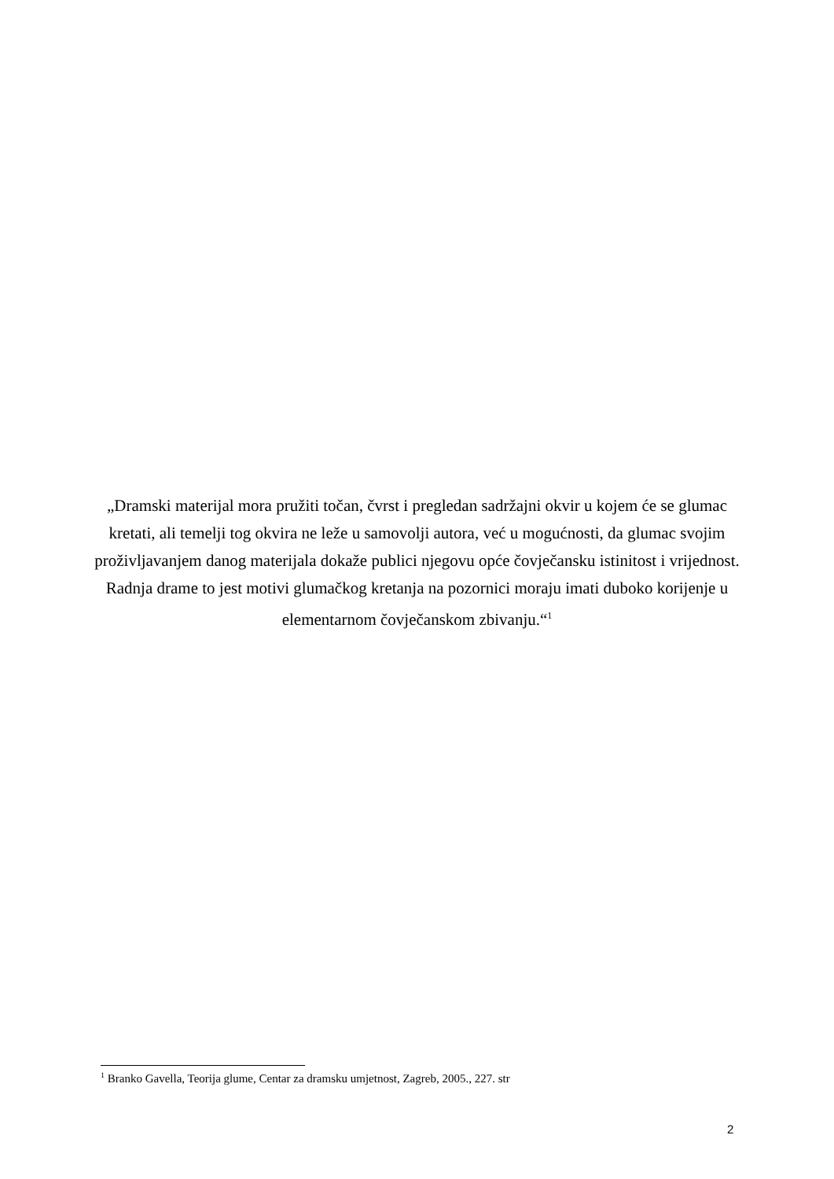„Dramski materijal mora pružiti točan, čvrst i pregledan sadržajni okvir u kojem će se glumac kretati, ali temelji tog okvira ne leže u samovolji autora, već u mogućnosti, da glumac svojim proživljavanjem danog materijala dokaže publici njegovu opće čovječansku istinitost i vrijednost. Radnja drame to jest motivi glumačkog kretanja na pozornici moraju imati duboko korijenje u elementarnom čovječanskom zbivanju.“<sup>1</sup>
<sup>1</sup> Branko Gavella, Teorija glume, Centar za dramsku umjetnost, Zagreb, 2005., 227. str
2